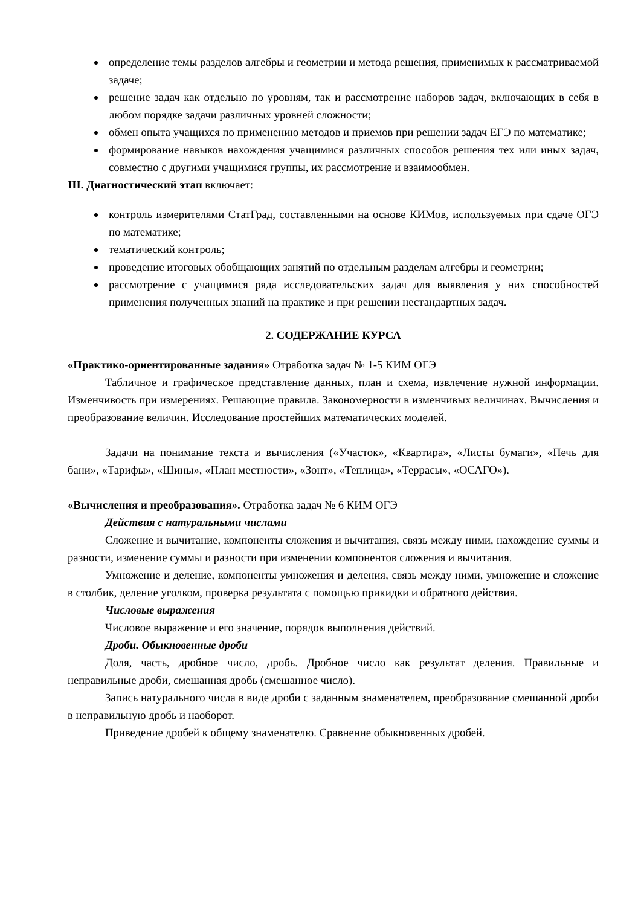определение темы разделов алгебры и геометрии и метода решения, применимых к рассматриваемой задаче;
решение задач как отдельно по уровням, так и рассмотрение наборов задач, включающих в себя в любом порядке задачи различных уровней сложности;
обмен опыта учащихся по применению методов и приемов при решении задач ЕГЭ по математике;
формирование навыков нахождения учащимися различных способов решения тех или иных задач, совместно с другими учащимися группы, их рассмотрение и взаимообмен.
III. Диагностический этап включает:
контроль измерителями СтатГрад, составленными на основе КИМов, используемых при сдаче ОГЭ по математике;
тематический контроль;
проведение итоговых обобщающих занятий по отдельным разделам алгебры и геометрии;
рассмотрение с учащимися ряда исследовательских задач для выявления у них способностей применения полученных знаний на практике и при решении нестандартных задач.
2. СОДЕРЖАНИЕ КУРСА
«Практико-ориентированные задания» Отработка задач № 1-5 КИМ ОГЭ
Табличное и графическое представление данных, план и схема, извлечение нужной информации. Изменчивость при измерениях. Решающие правила. Закономерности в изменчивых величинах. Вычисления и преобразование величин. Исследование простейших математических моделей.
Задачи на понимание текста и вычисления («Участок», «Квартира», «Листы бумаги», «Печь для бани», «Тарифы», «Шины», «План местности», «Зонт», «Теплица», «Террасы», «ОСАГО»).
«Вычисления и преобразования». Отработка задач № 6 КИМ ОГЭ
Действия с натуральными числами
Сложение и вычитание, компоненты сложения и вычитания, связь между ними, нахождение суммы и разности, изменение суммы и разности при изменении компонентов сложения и вычитания.
Умножение и деление, компоненты умножения и деления, связь между ними, умножение и сложение в столбик, деление уголком, проверка результата с помощью прикидки и обратного действия.
Числовые выражения
Числовое выражение и его значение, порядок выполнения действий.
Дроби. Обыкновенные дроби
Доля, часть, дробное число, дробь. Дробное число как результат деления. Правильные и неправильные дроби, смешанная дробь (смешанное число).
Запись натурального числа в виде дроби с заданным знаменателем, преобразование смешанной дроби в неправильную дробь и наоборот.
Приведение дробей к общему знаменателю. Сравнение обыкновенных дробей.